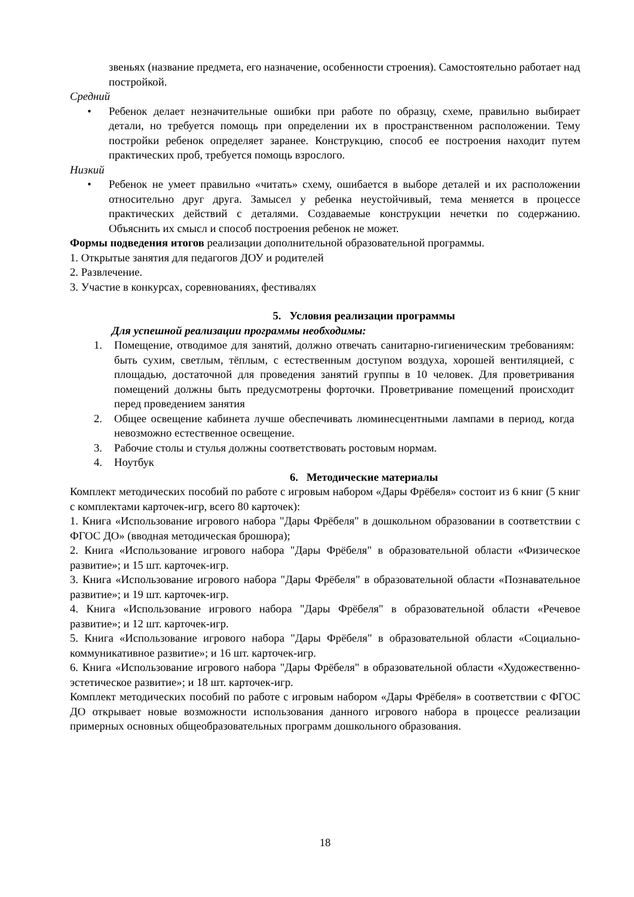звеньях (название предмета, его назначение, особенности строения). Самостоятельно работает над постройкой.
Средний
• Ребенок делает незначительные ошибки при работе по образцу, схеме, правильно выбирает детали, но требуется помощь при определении их в пространственном расположении. Тему постройки ребенок определяет заранее. Конструкцию, способ ее построения находит путем практических проб, требуется помощь взрослого.
Низкий
• Ребенок не умеет правильно «читать» схему, ошибается в выборе деталей и их расположении относительно друг друга. Замысел у ребенка неустойчивый, тема меняется в процессе практических действий с деталями. Создаваемые конструкции нечетки по содержанию. Объяснить их смысл и способ построения ребенок не может.
Формы подведения итогов реализации дополнительной образовательной программы.
1. Открытые занятия для педагогов ДОУ и родителей
2. Развлечение.
3. Участие в конкурсах, соревнованиях, фестивалях
5. Условия реализации программы
Для успешной реализации программы необходимы:
1. Помещение, отводимое для занятий, должно отвечать санитарно-гигиеническим требованиям: быть сухим, светлым, тёплым, с естественным доступом воздуха, хорошей вентиляцией, с площадью, достаточной для проведения занятий группы в 10 человек. Для проветривания помещений должны быть предусмотрены форточки. Проветривание помещений происходит перед проведением занятия
2. Общее освещение кабинета лучше обеспечивать люминесцентными лампами в период, когда невозможно естественное освещение.
3. Рабочие столы и стулья должны соответствовать ростовым нормам.
4. Ноутбук
6. Методические материалы
Комплект методических пособий по работе с игровым набором «Дары Фрёбеля» состоит из 6 книг (5 книг с комплектами карточек-игр, всего 80 карточек):
1. Книга «Использование игрового набора "Дары Фрёбеля" в дошкольном образовании в соответствии с ФГОС ДО» (вводная методическая брошюра);
2. Книга «Использование игрового набора "Дары Фрёбеля" в образовательной области «Физическое развитие»; и 15 шт. карточек-игр.
3. Книга «Использование игрового набора "Дары Фрёбеля" в образовательной области «Познавательное развитие»; и 19 шт. карточек-игр.
4. Книга «Использование игрового набора "Дары Фрёбеля" в образовательной области «Речевое развитие»; и 12 шт. карточек-игр.
5. Книга «Использование игрового набора "Дары Фрёбеля" в образовательной области «Социально-коммуникативное развитие»; и 16 шт. карточек-игр.
6. Книга «Использование игрового набора "Дары Фрёбеля" в образовательной области «Художественно-эстетическое развитие»; и 18 шт. карточек-игр.
Комплект методических пособий по работе с игровым набором «Дары Фрёбеля» в соответствии с ФГОС ДО открывает новые возможности использования данного игрового набора в процессе реализации примерных основных общеобразовательных программ дошкольного образования.
18